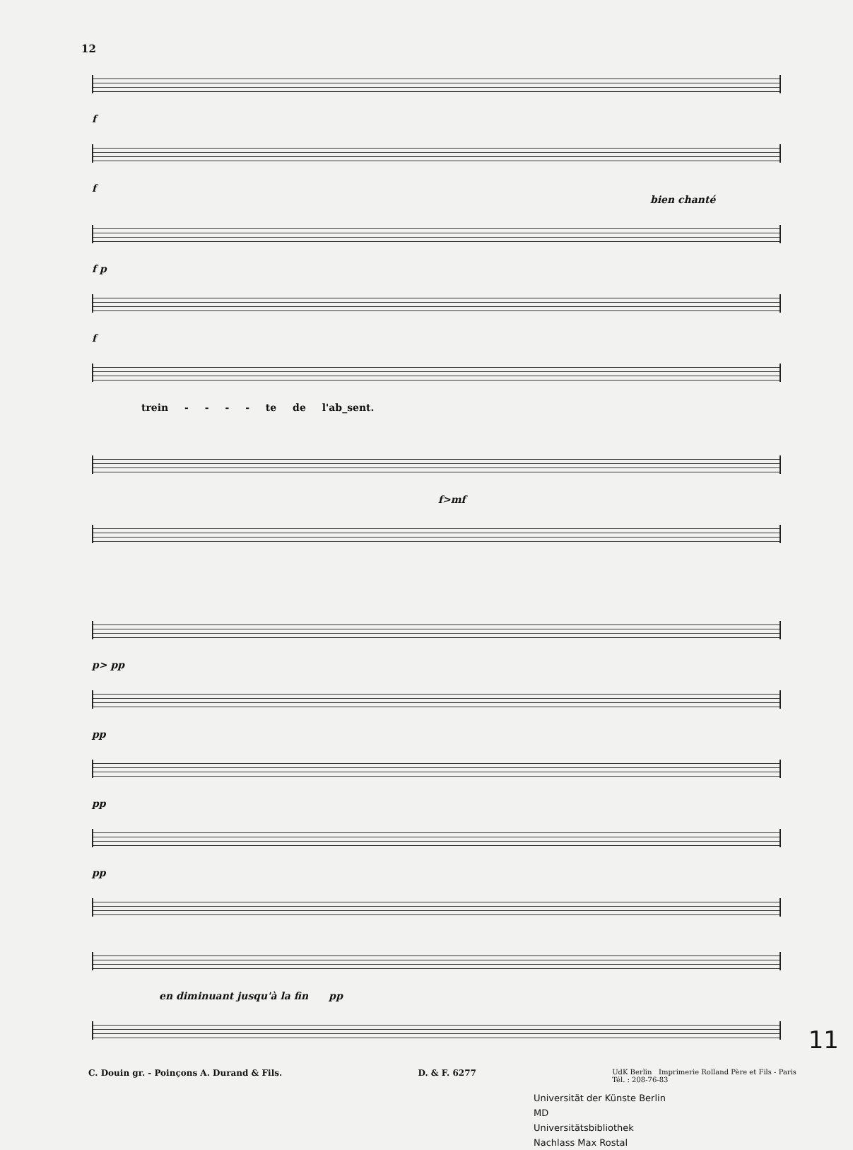12
f
f
bien chanté
f p
f
trein - - - - te de l'ab_sent.
f>mf
p> pp
pp
pp
pp
en diminuant jusqu'à la fin pp
C. Douin gr. - Poinçons A. Durand & Fils. D. & F. 6277 UdK Berlin Imprimerie Rolland Père et Fils - Paris
Tél. : 208-76-83
Universität der Künste Berlin
MD
Universitätsbibliothek
Nachlass Max Rostal
11